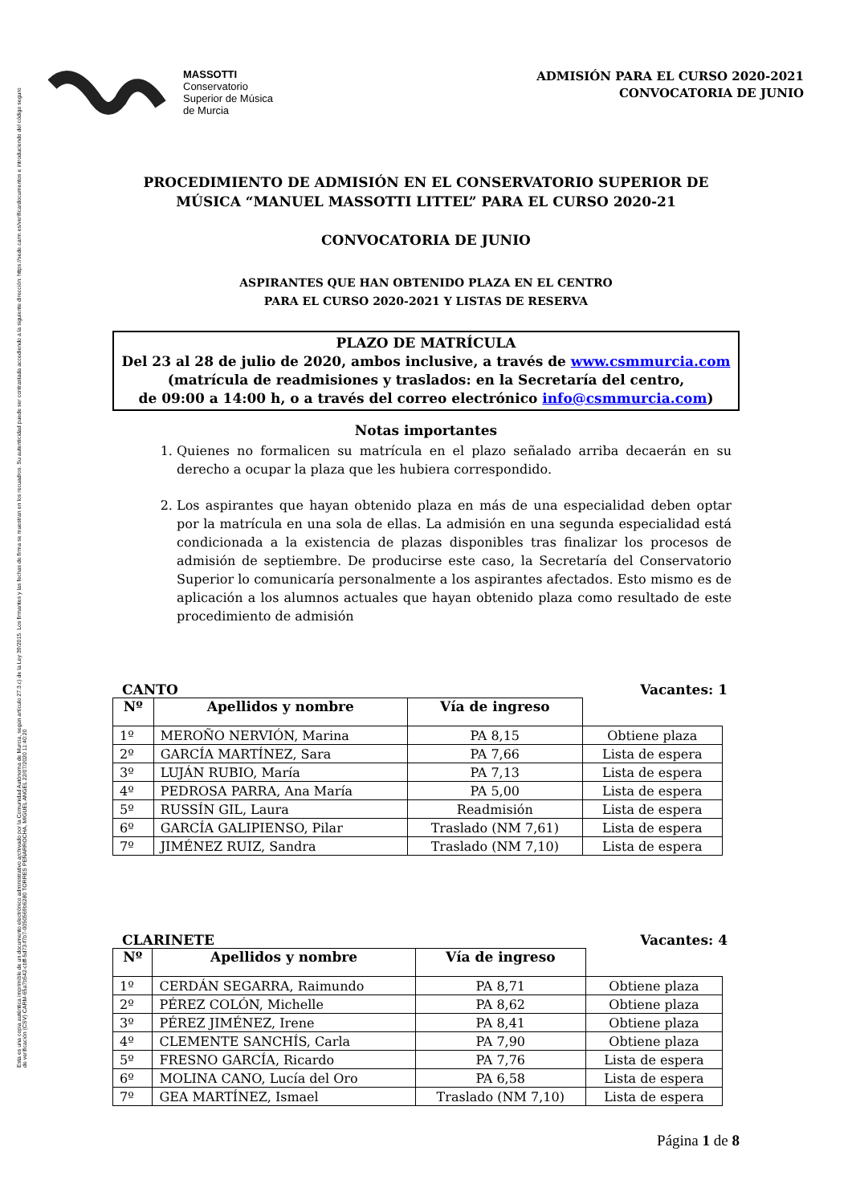Esta es una copia auténtica imprimible de un documento electrónico administrativo archivado por la Comunidad Autónoma de Murcia, según artículo 27.3.c) de la Ley 39/2015. Los firmantes y las fechas de firma se muestran en los recuadros. Su autenticidad puede ser contrastada accediendo a la siguiente dirección: https://sede.carm.es/verificardocumentos e introduciendo del código seguro de verificación (CSV) CARM-65a7b542-cbff-5d73-f7b7-0050569b6280 TORRES PEÑARROCHA, MIGUEL ANGEL 22/07/2020 11:40:20
MASSOTTI
Conservatorio
Superior de Música
de Murcia
ADMISIÓN PARA EL CURSO 2020-2021
CONVOCATORIA DE JUNIO
PROCEDIMIENTO DE ADMISIÓN EN EL CONSERVATORIO SUPERIOR DE MÚSICA “MANUEL MASSOTTI LITTEL” PARA EL CURSO 2020-21
CONVOCATORIA DE JUNIO
ASPIRANTES QUE HAN OBTENIDO PLAZA EN EL CENTRO
PARA EL CURSO 2020-2021 Y LISTAS DE RESERVA
PLAZO DE MATRÍCULA
Del 23 al 28 de julio de 2020, ambos inclusive, a través de www.csmmurcia.com
(matrícula de readmisiones y traslados: en la Secretaría del centro,
de 09:00 a 14:00 h, o a través del correo electrónico info@csmmurcia.com)
Notas importantes
1. Quienes no formalicen su matrícula en el plazo señalado arriba decaerán en su derecho a ocupar la plaza que les hubiera correspondido.
2. Los aspirantes que hayan obtenido plaza en más de una especialidad deben optar por la matrícula en una sola de ellas. La admisión en una segunda especialidad está condicionada a la existencia de plazas disponibles tras finalizar los procesos de admisión de septiembre. De producirse este caso, la Secretaría del Conservatorio Superior lo comunicaría personalmente a los aspirantes afectados. Esto mismo es de aplicación a los alumnos actuales que hayan obtenido plaza como resultado de este procedimiento de admisión
CANTO Vacantes: 1
| Nº | Apellidos y nombre | Vía de ingreso | |
| --- | --- | --- | --- |
| 1º | MEROÑO NERVIÓN, Marina | PA 8,15 | Obtiene plaza |
| 2º | GARCÍA MARTÍNEZ, Sara | PA 7,66 | Lista de espera |
| 3º | LUJÁN RUBIO, María | PA 7,13 | Lista de espera |
| 4º | PEDROSA PARRA, Ana María | PA 5,00 | Lista de espera |
| 5º | RUSSÍN GIL, Laura | Readmisión | Lista de espera |
| 6º | GARCÍA GALIPIENSO, Pilar | Traslado (NM 7,61) | Lista de espera |
| 7º | JIMÉNEZ RUIZ, Sandra | Traslado (NM 7,10) | Lista de espera |
CLARINETE Vacantes: 4
| Nº | Apellidos y nombre | Vía de ingreso | |
| --- | --- | --- | --- |
| 1º | CERDÁN SEGARRA, Raimundo | PA 8,71 | Obtiene plaza |
| 2º | PÉREZ COLÓN, Michelle | PA 8,62 | Obtiene plaza |
| 3º | PÉREZ JIMÉNEZ, Irene | PA 8,41 | Obtiene plaza |
| 4º | CLEMENTE SANCHÍS, Carla | PA 7,90 | Obtiene plaza |
| 5º | FRESNO GARCÍA, Ricardo | PA 7,76 | Lista de espera |
| 6º | MOLINA CANO, Lucía del Oro | PA 6,58 | Lista de espera |
| 7º | GEA MARTÍNEZ, Ismael | Traslado (NM 7,10) | Lista de espera |
Página 1 de 8